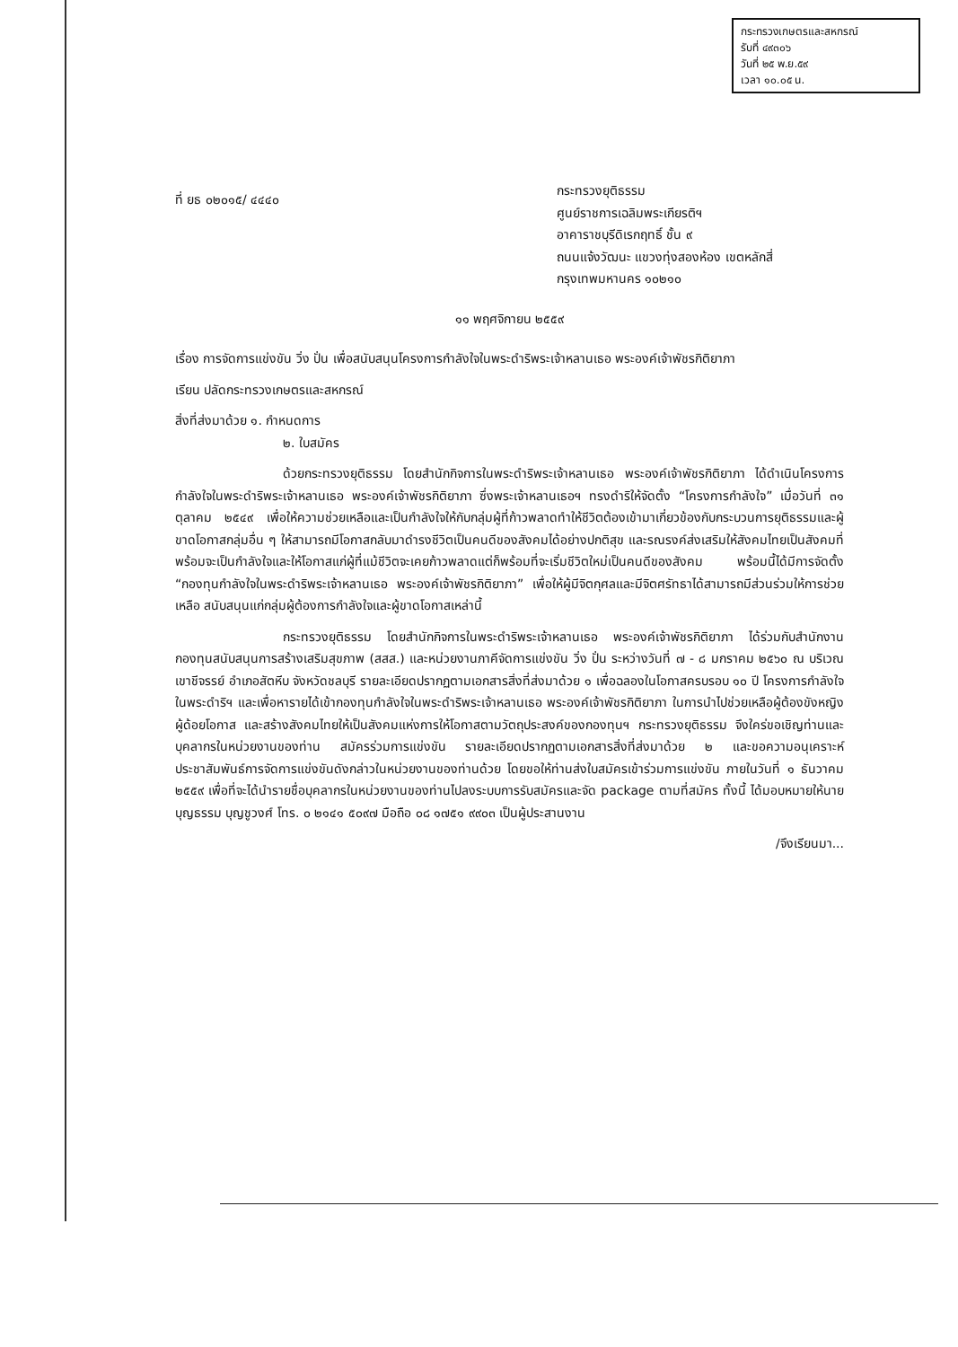กระทรวงเกษตรและสหกรณ์
รับที่ ๔๙๓๐๖
วันที่ ๒๕ พ.ย.๕๙
เวลา ๑๐.๐๕ น.
ที่ ยธ ๐๒๐๑๕/ ๔๔๔๐
กระทรวงยุติธรรม
ศูนย์ราชการเฉลิมพระเกียรติฯ
อาคาราชบุรีดิเรกฤทธิ์ ชั้น ๙
ถนนแจ้งวัฒนะ แขวงทุ่งสองห้อง เขตหลักสี่
กรุงเทพมหานคร ๑๐๒๑๐
๑๑ พฤศจิกายน ๒๕๕๙
เรื่อง การจัดการแข่งขัน วิ่ง ปั่น เพื่อสนับสนุนโครงการกำลังใจในพระดำริพระเจ้าหลานเธอ พระองค์เจ้าพัชรกิติยาภา
เรียน ปลัดกระทรวงเกษตรและสหกรณ์
สิ่งที่ส่งมาด้วย ๑. กำหนดการ
๒. ใบสมัคร
ด้วยกระทรวงยุติธรรม โดยสำนักกิจการในพระดำริพระเจ้าหลานเธอ พระองค์เจ้าพัชรกิติยาภา ได้ดำเนินโครงการกำลังใจในพระดำริพระเจ้าหลานเธอ พระองค์เจ้าพัชรกิติยาภา ซึ่งพระเจ้าหลานเธอฯ ทรงดำริให้จัดตั้ง “โครงการกำลังใจ” เมื่อวันที่ ๓๑ ตุลาคม ๒๕๔๙ เพื่อให้ความช่วยเหลือและเป็นกำลังใจให้กับกลุ่มผู้ที่ก้าวพลาดทำให้ชีวิตต้องเข้ามาเกี่ยวข้องกับกระบวนการยุติธรรมและผู้ขาดโอกาสกลุ่มอื่น ๆ ให้สามารถมีโอกาสกลับมาดำรงชีวิตเป็นคนดีของสังคมได้อย่างปกติสุข และรณรงค์ส่งเสริมให้สังคมไทยเป็นสังคมที่พร้อมจะเป็นกำลังใจและให้โอกาสแก่ผู้ที่แม้ชีวิตจะเคยก้าวพลาดแต่ก็พร้อมที่จะเริ่มชีวิตใหม่เป็นคนดีของสังคม พร้อมนี้ได้มีการจัดตั้ง “กองทุนกำลังใจในพระดำริพระเจ้าหลานเธอ พระองค์เจ้าพัชรกิติยาภา” เพื่อให้ผู้มีจิตกุศลและมีจิตศรัทธาได้สามารถมีส่วนร่วมให้การช่วยเหลือ สนับสนุนแก่กลุ่มผู้ต้องการกำลังใจและผู้ขาดโอกาสเหล่านี้
กระทรวงยุติธรรม โดยสำนักกิจการในพระดำริพระเจ้าหลานเธอ พระองค์เจ้าพัชรกิติยาภา ได้ร่วมกับสำนักงานกองทุนสนับสนุนการสร้างเสริมสุขภาพ (สสส.) และหน่วยงานภาคีจัดการแข่งขัน วิ่ง ปั่น ระหว่างวันที่ ๗ - ๘ มกราคม ๒๕๖๐ ณ บริเวณเขาชีจรรย์ อำเภอสัตหีบ จังหวัดชลบุรี รายละเอียดปรากฏตามเอกสารสิ่งที่ส่งมาด้วย ๑ เพื่อฉลองในโอกาสครบรอบ ๑๐ ปี โครงการกำลังใจในพระดำริฯ และเพื่อหารายได้เข้ากองทุนกำลังใจในพระดำริพระเจ้าหลานเธอ พระองค์เจ้าพัชรกิติยาภา ในการนำไปช่วยเหลือผู้ต้องขังหญิง ผู้ด้อยโอกาส และสร้างสังคมไทยให้เป็นสังคมแห่งการให้โอกาสตามวัตถุประสงค์ของกองทุนฯ กระทรวงยุติธรรม จึงใคร่ขอเชิญท่านและบุคลากรในหน่วยงานของท่าน สมัครร่วมการแข่งขัน รายละเอียดปรากฏตามเอกสารสิ่งที่ส่งมาด้วย ๒ และขอความอนุเคราะห์ประชาสัมพันธ์การจัดการแข่งขันดังกล่าวในหน่วยงานของท่านด้วย โดยขอให้ท่านส่งใบสมัครเข้าร่วมการแข่งขัน ภายในวันที่ ๑ ธันวาคม ๒๕๕๙ เพื่อที่จะได้นำรายชื่อบุคลากรในหน่วยงานของท่านไปลงระบบการรับสมัครและจัด package ตามที่สมัคร ทั้งนี้ ได้มอบหมายให้นายบุญธรรม บุญชูวงศ์ โทร. ๐ ๒๑๔๑ ๕๐๙๗ มือถือ ๐๘ ๑๗๕๑ ๙๙๐๓ เป็นผู้ประสานงาน
/จึงเรียนมา...